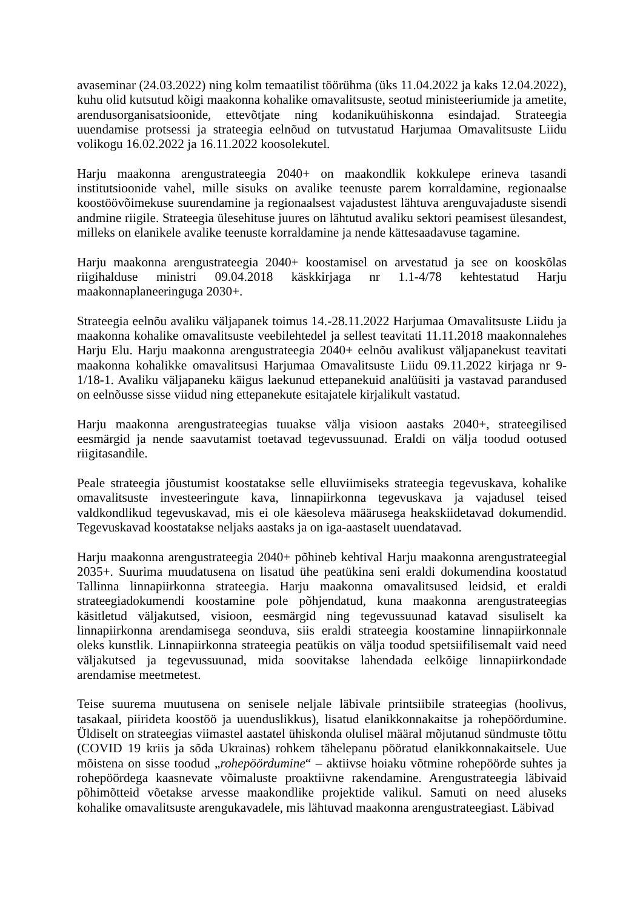avaseminar (24.03.2022) ning kolm temaatilist töörühma (üks 11.04.2022 ja kaks 12.04.2022), kuhu olid kutsutud kõigi maakonna kohalike omavalitsuste, seotud ministeeriumide ja ametite, arendusorganisatsioonide, ettevõtjate ning kodanikuühiskonna esindajad. Strateegia uuendamise protsessi ja strateegia eelnõud on tutvustatud Harjumaa Omavalitsuste Liidu volikogu 16.02.2022 ja 16.11.2022 koosolekutel.
Harju maakonna arengustrateegia 2040+ on maakondlik kokkulepe erineva tasandi institutsioonide vahel, mille sisuks on avalike teenuste parem korraldamine, regionaalse koostöövõimekuse suurendamine ja regionaalsest vajadustest lähtuva arenguvajaduste sisendi andmine riigile. Strateegia ülesehituse juures on lähtutud avaliku sektori peamisest ülesandest, milleks on elanikele avalike teenuste korraldamine ja nende kättesaadavuse tagamine.
Harju maakonna arengustrateegia 2040+ koostamisel on arvestatud ja see on kooskõlas riigihalduse ministri 09.04.2018 käskkirjaga nr 1.1-4/78 kehtestatud Harju maakonnaplaneeringuga 2030+.
Strateegia eelnõu avaliku väljapanek toimus 14.-28.11.2022 Harjumaa Omavalitsuste Liidu ja maakonna kohalike omavalitsuste veebilehtedel ja sellest teavitati 11.11.2018 maakonnalehes Harju Elu. Harju maakonna arengustrateegia 2040+ eelnõu avalikust väljapanekust teavitati maakonna kohalikke omavalitsusi Harjumaa Omavalitsuste Liidu 09.11.2022 kirjaga nr 9-1/18-1. Avaliku väljapaneku käigus laekunud ettepanekuid analüüsiti ja vastavad parandused on eelnõusse sisse viidud ning ettepanekute esitajatele kirjalikult vastatud.
Harju maakonna arengustrateegias tuuakse välja visioon aastaks 2040+, strateegilised eesmärgid ja nende saavutamist toetavad tegevussuunad. Eraldi on välja toodud ootused riigitasandile.
Peale strateegia jõustumist koostatakse selle elluviimiseks strateegia tegevuskava, kohalike omavalitsuste investeeringute kava, linnapiirkonna tegevuskava ja vajadusel teised valdkondlikud tegevuskavad, mis ei ole käesoleva määrusega heakskiidetavad dokumendid. Tegevuskavad koostatakse neljaks aastaks ja on iga-aastaselt uuendatavad.
Harju maakonna arengustrateegia 2040+ põhineb kehtival Harju maakonna arengustrateegial 2035+. Suurima muudatusena on lisatud ühe peatükina seni eraldi dokumendina koostatud Tallinna linnapiirkonna strateegia. Harju maakonna omavalitsused leidsid, et eraldi strateegiadokumendi koostamine pole põhjendatud, kuna maakonna arengustrateegias käsitletud väljakutsed, visioon, eesmärgid ning tegevussuunad katavad sisuliselt ka linnapiirkonna arendamisega seonduva, siis eraldi strateegia koostamine linnapiirkonnale oleks kunstlik. Linnapiirkonna strateegia peatükis on välja toodud spetsiifilisemalt vaid need väljakutsed ja tegevussuunad, mida soovitakse lahendada eelkõige linnapiirkondade arendamise meetmetest.
Teise suurema muutusena on senisele neljale läbivale printsiibile strateegias (hoolivus, tasakaal, piirideta koostöö ja uuenduslikkus), lisatud elanikkonnakaitse ja rohepöördumine. Üldiselt on strateegias viimastel aastatel ühiskonda olulisel määral mõjutanud sündmuste tõttu (COVID 19 kriis ja sõda Ukrainas) rohkem tähelepanu pööratud elanikkonnakaitsele. Uue mõistena on sisse toodud „rohepöördumine“ – aktiivse hoiaku võtmine rohepöörde suhtes ja rohepöördega kaasnevate võimaluste proaktiivne rakendamine. Arengustrateegia läbivaid põhimõtteid võetakse arvesse maakondlike projektide valikul. Samuti on need aluseks kohalike omavalitsuste arengukavadele, mis lähtuvad maakonna arengustrateegiast. Läbivad